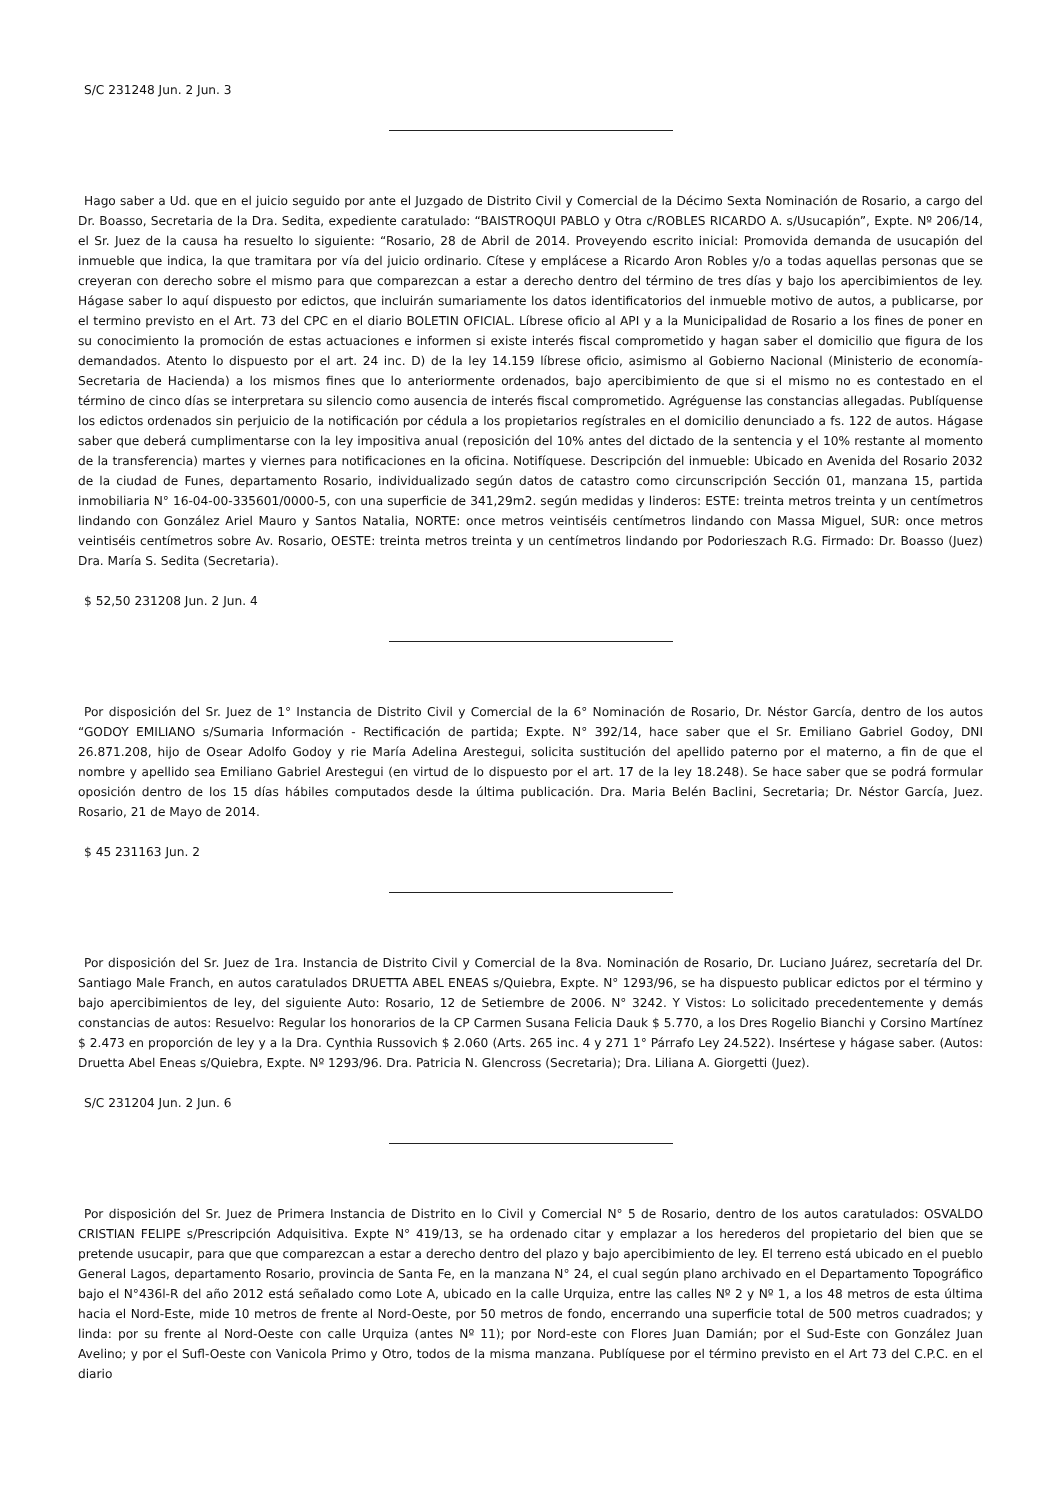S/C 231248 Jun. 2 Jun. 3
Hago saber a Ud. que en el juicio seguido por ante el Juzgado de Distrito Civil y Comercial de la Décimo Sexta Nominación de Rosario, a cargo del Dr. Boasso, Secretaria de la Dra. Sedita, expediente caratulado: “BAISTROQUI PABLO y Otra c/ROBLES RICARDO A. s/Usucapión”, Expte. Nº 206/14, el Sr. Juez de la causa ha resuelto lo siguiente: “Rosario, 28 de Abril de 2014. Proveyendo escrito inicial: Promovida demanda de usucapión del inmueble que indica, la que tramitara por vía del juicio ordinario. Cítese y emplácese a Ricardo Aron Robles y/o a todas aquellas personas que se creyeran con derecho sobre el mismo para que comparezcan a estar a derecho dentro del término de tres días y bajo los apercibimientos de ley. Hágase saber lo aquí dispuesto por edictos, que incluirán sumariamente los datos identificatorios del inmueble motivo de autos, a publicarse, por el termino previsto en el Art. 73 del CPC en el diario BOLETIN OFICIAL. Líbrese oficio al API y a la Municipalidad de Rosario a los fines de poner en su conocimiento la promoción de estas actuaciones e informen si existe interés fiscal comprometido y hagan saber el domicilio que figura de los demandados. Atento lo dispuesto por el art. 24 inc. D) de la ley 14.159 líbrese oficio, asimismo al Gobierno Nacional (Ministerio de economía-Secretaria de Hacienda) a los mismos fines que lo anteriormente ordenados, bajo apercibimiento de que si el mismo no es contestado en el término de cinco días se interpretara su silencio como ausencia de interés fiscal comprometido. Agréguense las constancias allegadas. Publíquense los edictos ordenados sin perjuicio de la notificación por cédula a los propietarios regístrales en el domicilio denunciado a fs. 122 de autos. Hágase saber que deberá cumplimentarse con la ley impositiva anual (reposición del 10% antes del dictado de la sentencia y el 10% restante al momento de la transferencia) martes y viernes para notificaciones en la oficina. Notifíquese. Descripción del inmueble: Ubicado en Avenida del Rosario 2032 de la ciudad de Funes, departamento Rosario, individualizado según datos de catastro como circunscripción Sección 01, manzana 15, partida inmobiliaria N° 16-04-00-335601/0000-5, con una superficie de 341,29m2. según medidas y linderos: ESTE: treinta metros treinta y un centímetros lindando con González Ariel Mauro y Santos Natalia, NORTE: once metros veintiséis centímetros lindando con Massa Miguel, SUR: once metros veintiséis centímetros sobre Av. Rosario, OESTE: treinta metros treinta y un centímetros lindando por Podorieszach R.G. Firmado: Dr. Boasso (Juez) Dra. María S. Sedita (Secretaria).
$ 52,50 231208 Jun. 2 Jun. 4
Por disposición del Sr. Juez de 1° Instancia de Distrito Civil y Comercial de la 6° Nominación de Rosario, Dr. Néstor García, dentro de los autos “GODOY EMILIANO s/Sumaria Información - Rectificación de partida; Expte. N° 392/14, hace saber que el Sr. Emiliano Gabriel Godoy, DNI 26.871.208, hijo de Osear Adolfo Godoy y rie María Adelina Arestegui, solicita sustitución del apellido paterno por el materno, a fin de que el nombre y apellido sea Emiliano Gabriel Arestegui (en virtud de lo dispuesto por el art. 17 de la ley 18.248). Se hace saber que se podrá formular oposición dentro de los 15 días hábiles computados desde la última publicación. Dra. Maria Belén Baclini, Secretaria; Dr. Néstor García, Juez. Rosario, 21 de Mayo de 2014.
$ 45 231163 Jun. 2
Por disposición del Sr. Juez de 1ra. Instancia de Distrito Civil y Comercial de la 8va. Nominación de Rosario, Dr. Luciano Juárez, secretaría del Dr. Santiago Male Franch, en autos caratulados DRUETTA ABEL ENEAS s/Quiebra, Expte. N° 1293/96, se ha dispuesto publicar edictos por el término y bajo apercibimientos de ley, del siguiente Auto: Rosario, 12 de Setiembre de 2006. N° 3242. Y Vistos: Lo solicitado precedentemente y demás constancias de autos: Resuelvo: Regular los honorarios de la CP Carmen Susana Felicia Dauk $ 5.770, a los Dres Rogelio Bianchi y Corsino Martínez $ 2.473 en proporción de ley y a la Dra. Cynthia Russovich $ 2.060 (Arts. 265 inc. 4 y 271 1° Párrafo Ley 24.522). Insértese y hágase saber. (Autos: Druetta Abel Eneas s/Quiebra, Expte. Nº 1293/96. Dra. Patricia N. Glencross (Secretaria); Dra. Liliana A. Giorgetti (Juez).
S/C 231204 Jun. 2 Jun. 6
Por disposición del Sr. Juez de Primera Instancia de Distrito en lo Civil y Comercial N° 5 de Rosario, dentro de los autos caratulados: OSVALDO CRISTIAN FELIPE s/Prescripción Adquisitiva. Expte N° 419/13, se ha ordenado citar y emplazar a los herederos del propietario del bien que se pretende usucapir, para que que comparezcan a estar a derecho dentro del plazo y bajo apercibimiento de ley. El terreno está ubicado en el pueblo General Lagos, departamento Rosario, provincia de Santa Fe, en la manzana N° 24, el cual según plano archivado en el Departamento Topográfico bajo el N°436l-R del año 2012 está señalado como Lote A, ubicado en la calle Urquiza, entre las calles Nº 2 y Nº 1, a los 48 metros de esta última hacia el Nord-Este, mide 10 metros de frente al Nord-Oeste, por 50 metros de fondo, encerrando una superficie total de 500 metros cuadrados; y linda: por su frente al Nord-Oeste con calle Urquiza (antes Nº 11); por Nord-este con Flores Juan Damián; por el Sud-Este con González Juan Avelino; y por el Sufl-Oeste con Vanicola Primo y Otro, todos de la misma manzana. Publíquese por el término previsto en el Art 73 del C.P.C. en el diario